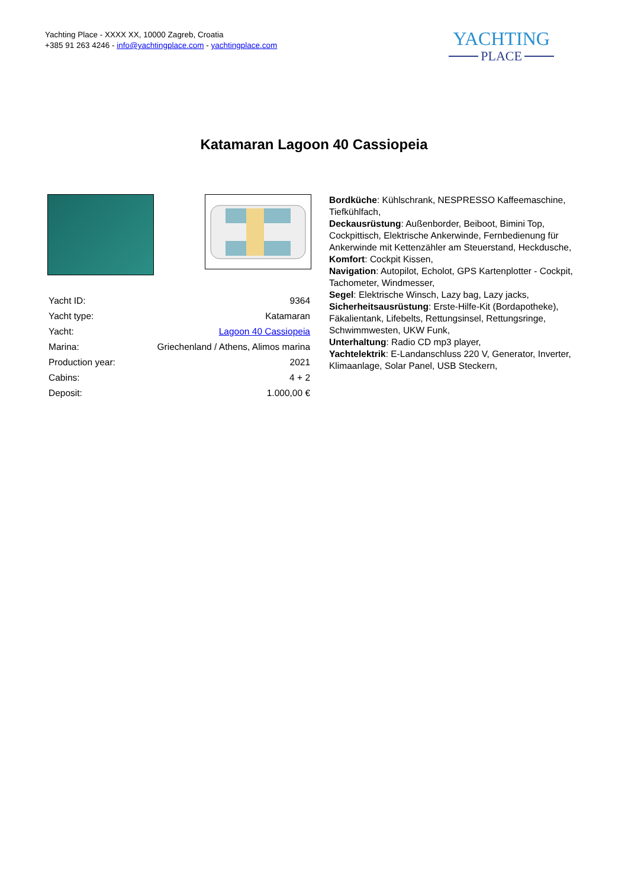Yachting Place - XXXX XX, 10000 Zagreb, Croatia
+385 91 263 4246 - info@yachtingplace.com - yachtingplace.com
YACHTING
PLACE
Katamaran Lagoon 40 Cassiopeia
| Yacht ID: | 9364 |
| Yacht type: | Katamaran |
| Yacht: | Lagoon 40 Cassiopeia |
| Marina: | Griechenland / Athens, Alimos marina |
| Production year: | 2021 |
| Cabins: | 4 + 2 |
| Deposit: | 1.000,00 € |
Bordküche: Kühlschrank, NESPRESSO Kaffeemaschine, Tiefkühlfach,
Deckausrüstung: Außenborder, Beiboot, Bimini Top, Cockpittisch, Elektrische Ankerwinde, Fernbedienung für Ankerwinde mit Kettenzähler am Steuerstand, Heckdusche,
Komfort: Cockpit Kissen,
Navigation: Autopilot, Echolot, GPS Kartenplotter - Cockpit, Tachometer, Windmesser,
Segel: Elektrische Winsch, Lazy bag, Lazy jacks,
Sicherheitsausrüstung: Erste-Hilfe-Kit (Bordapotheke), Fäkalientank, Lifebelts, Rettungsinsel, Rettungsringe, Schwimmwesten, UKW Funk,
Unterhaltung: Radio CD mp3 player,
Yachtelektrik: E-Landanschluss 220 V, Generator, Inverter, Klimaanlage, Solar Panel, USB Steckern,